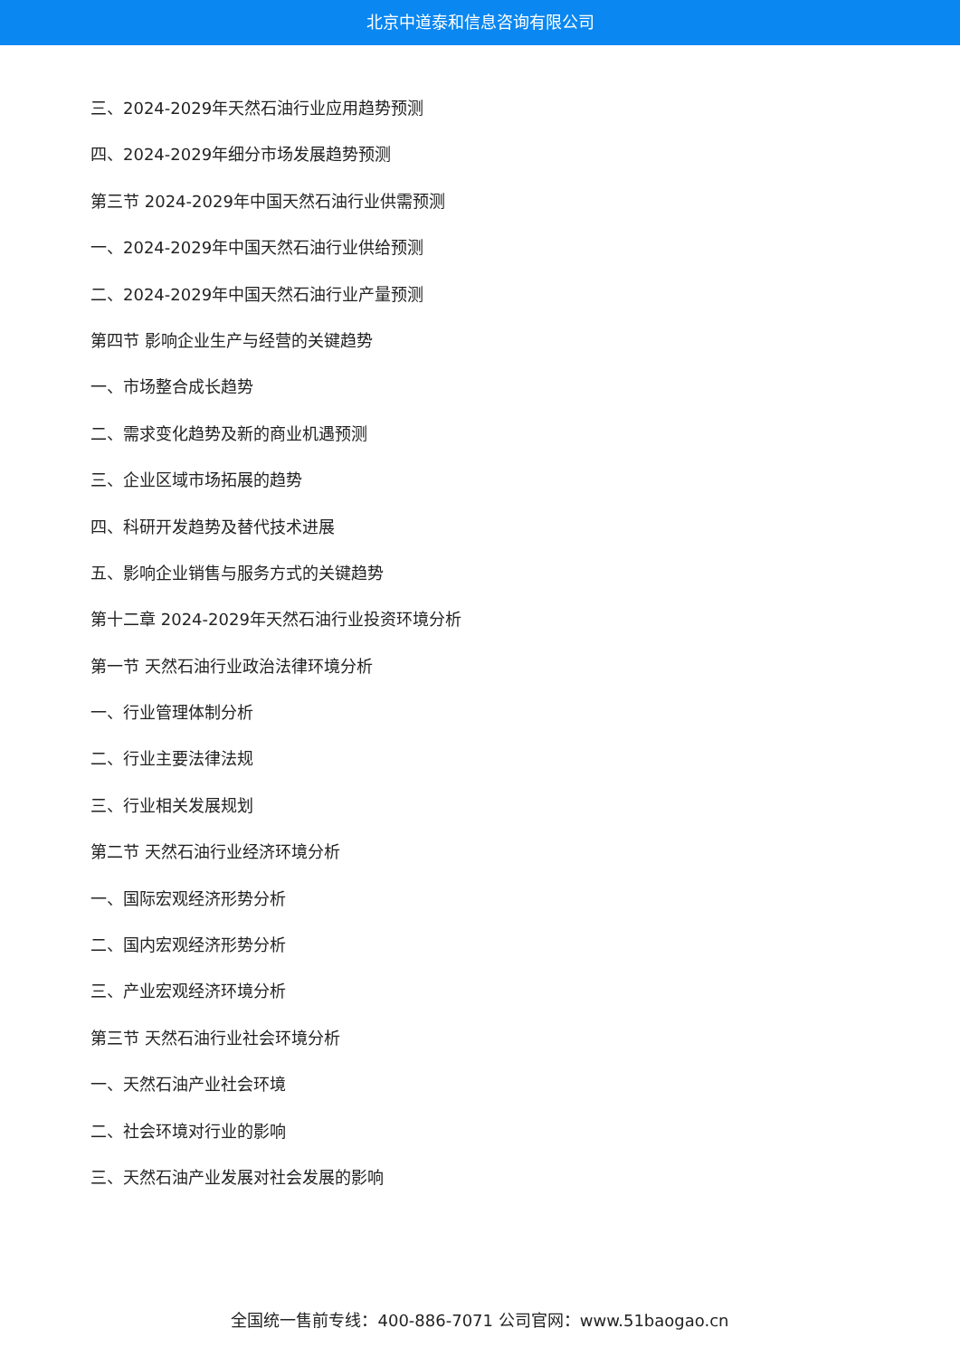北京中道泰和信息咨询有限公司
三、2024-2029年天然石油行业应用趋势预测
四、2024-2029年细分市场发展趋势预测
第三节 2024-2029年中国天然石油行业供需预测
一、2024-2029年中国天然石油行业供给预测
二、2024-2029年中国天然石油行业产量预测
第四节 影响企业生产与经营的关键趋势
一、市场整合成长趋势
二、需求变化趋势及新的商业机遇预测
三、企业区域市场拓展的趋势
四、科研开发趋势及替代技术进展
五、影响企业销售与服务方式的关键趋势
第十二章 2024-2029年天然石油行业投资环境分析
第一节 天然石油行业政治法律环境分析
一、行业管理体制分析
二、行业主要法律法规
三、行业相关发展规划
第二节 天然石油行业经济环境分析
一、国际宏观经济形势分析
二、国内宏观经济形势分析
三、产业宏观经济环境分析
第三节 天然石油行业社会环境分析
一、天然石油产业社会环境
二、社会环境对行业的影响
三、天然石油产业发展对社会发展的影响
全国统一售前专线：400-886-7071 公司官网：www.51baogao.cn